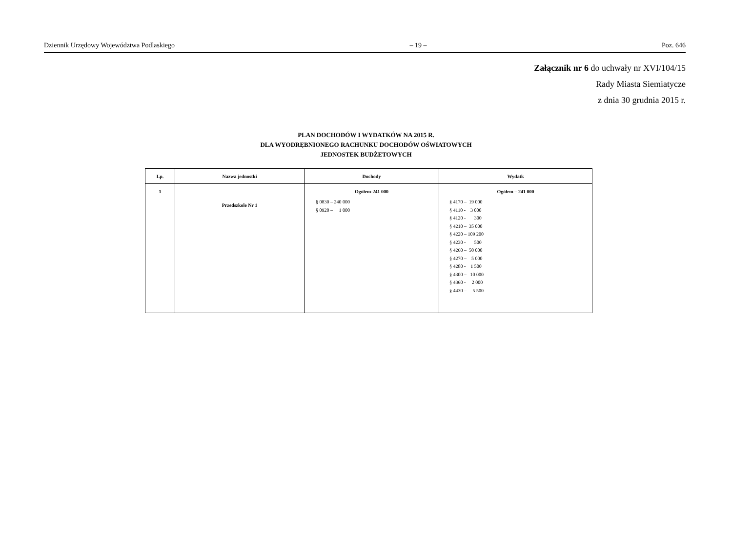Dziennik Urzędowy Województwa Podlaskiego – 19 – Poz. 646
Załącznik nr 6 do uchwały nr XVI/104/15
Rady Miasta Siemiatycze
z dnia 30 grudnia 2015 r.
PLAN DOCHODÓW I WYDATKÓW NA 2015 R.
DLA WYODRĘBNIONEGO RACHUNKU DOCHODÓW OŚWIATOWYCH
JEDNOSTEK BUDŻETOWYCH
| Lp. | Nazwa jednostki | Dochody | Wydatk |
| --- | --- | --- | --- |
| 1 | Przedszkole Nr 1 | Ogółem-241 000 § 0830 – 240 000 § 0920 – 1 000 | Ogółem – 241 000 § 4170 – 19 000 § 4110 - 3 000 § 4120 - 300 § 4210 – 35 000 § 4220 – 109 200 § 4230 - 500 § 4260 – 50 000 § 4270 – 5 000 § 4280 - 1 500 § 4300 – 10 000 § 4360 - 2 000 § 4430 – 5 500 |